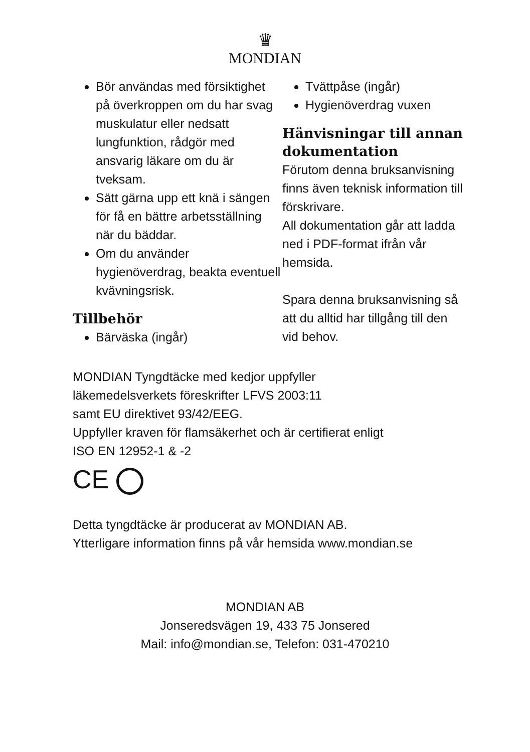♛
MONDIAN
Bör användas med försiktighet på överkroppen om du har svag muskulatur eller nedsatt lungfunktion, rådgör med ansvarig läkare om du är tveksam.
Sätt gärna upp ett knä i sängen för få en bättre arbetsställning när du bäddar.
Om du använder hygienöverdrag, beakta eventuell kvävningsrisk.
Tillbehör
Bärväska (ingår)
Tvättpåse (ingår)
Hygienöverdrag vuxen
Hänvisningar till annan dokumentation
Förutom denna bruksanvisning finns även teknisk information till förskrivare.
All dokumentation går att ladda ned i PDF-format ifrån vår hemsida.
Spara denna bruksanvisning så att du alltid har tillgång till den vid behov.
MONDIAN Tyngdtäcke med kedjor uppfyller
läkemedelsverkets föreskrifter LFVS 2003:11
samt EU direktivet 93/42/EEG.
Uppfyller kraven för flamsäkerhet och är certifierat enligt
ISO EN 12952-1 & -2
CE
Detta tyngdtäcke är producerat av MONDIAN AB.
Ytterligare information finns på vår hemsida www.mondian.se
MONDIAN AB
Jonseredsvägen 19, 433 75 Jonsered
Mail: info@mondian.se, Telefon: 031-470210